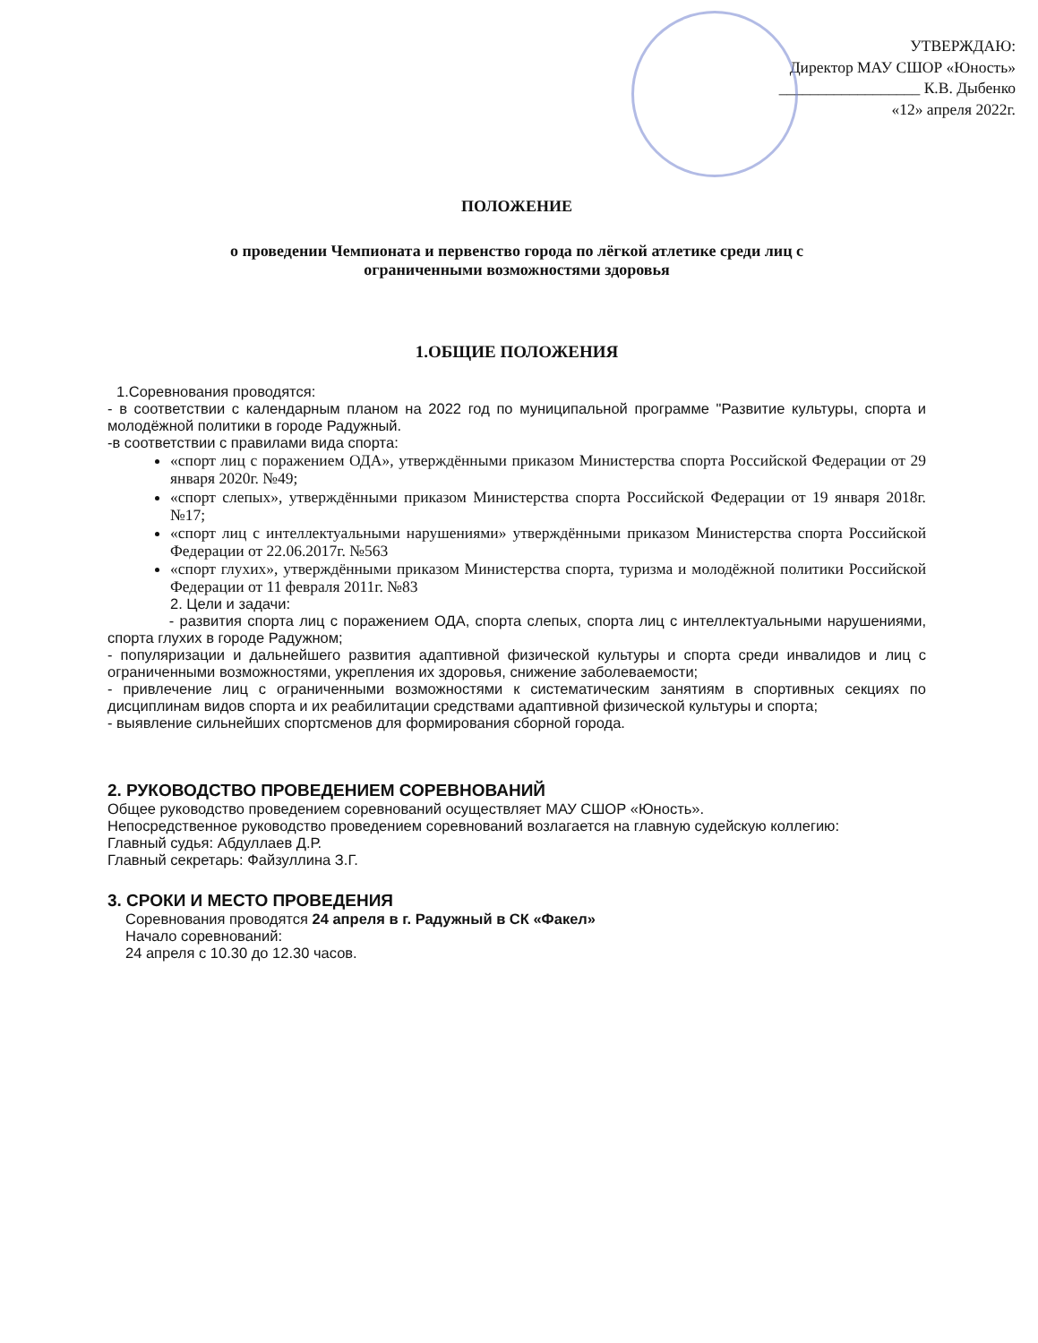УТВЕРЖДАЮ:
Директор МАУ СШОР «Юность»
__________________ К.В. Дыбенко
«12» апреля 2022г.
ПОЛОЖЕНИЕ
о проведении Чемпионата и первенство города по лёгкой атлетике среди лиц с
ограниченными возможностями здоровья
1.ОБЩИЕ ПОЛОЖЕНИЯ
1.Соревнования проводятся:
- в соответствии с календарным планом на 2022 год по муниципальной программе "Развитие культуры, спорта и молодёжной политики в городе Радужный.
-в соответствии с правилами вида спорта:
«спорт лиц с поражением ОДА», утверждёнными приказом Министерства спорта Российской Федерации от 29 января 2020г. №49;
«спорт слепых», утверждёнными приказом Министерства спорта Российской Федерации от 19 января 2018г. №17;
«спорт лиц с интеллектуальными нарушениями» утверждёнными приказом Министерства спорта Российской Федерации от 22.06.2017г. №563
«спорт глухих», утверждёнными приказом Министерства спорта, туризма и молодёжной политики Российской Федерации от 11 февраля 2011г. №83
2. Цели и задачи:
- развития спорта лиц с поражением ОДА, спорта слепых, спорта лиц с интеллектуальными нарушениями, спорта глухих в городе Радужном;
- популяризации и дальнейшего развития адаптивной физической культуры и спорта среди инвалидов и лиц с ограниченными возможностями, укрепления их здоровья, снижение заболеваемости;
- привлечение лиц с ограниченными возможностями к систематическим занятиям в спортивных секциях по дисциплинам видов спорта и их реабилитации средствами адаптивной физической культуры и спорта;
- выявление сильнейших спортсменов для формирования сборной города.
2. РУКОВОДСТВО ПРОВЕДЕНИЕМ СОРЕВНОВАНИЙ
Общее руководство проведением соревнований осуществляет МАУ СШОР «Юность».
Непосредственное руководство проведением соревнований возлагается на главную судейскую коллегию:
Главный судья: Абдуллаев Д.Р.
Главный секретарь: Файзуллина З.Г.
3. СРОКИ И МЕСТО ПРОВЕДЕНИЯ
Соревнования проводятся 24 апреля в г. Радужный в СК «Факел»
Начало соревнований:
24 апреля с 10.30 до 12.30 часов.